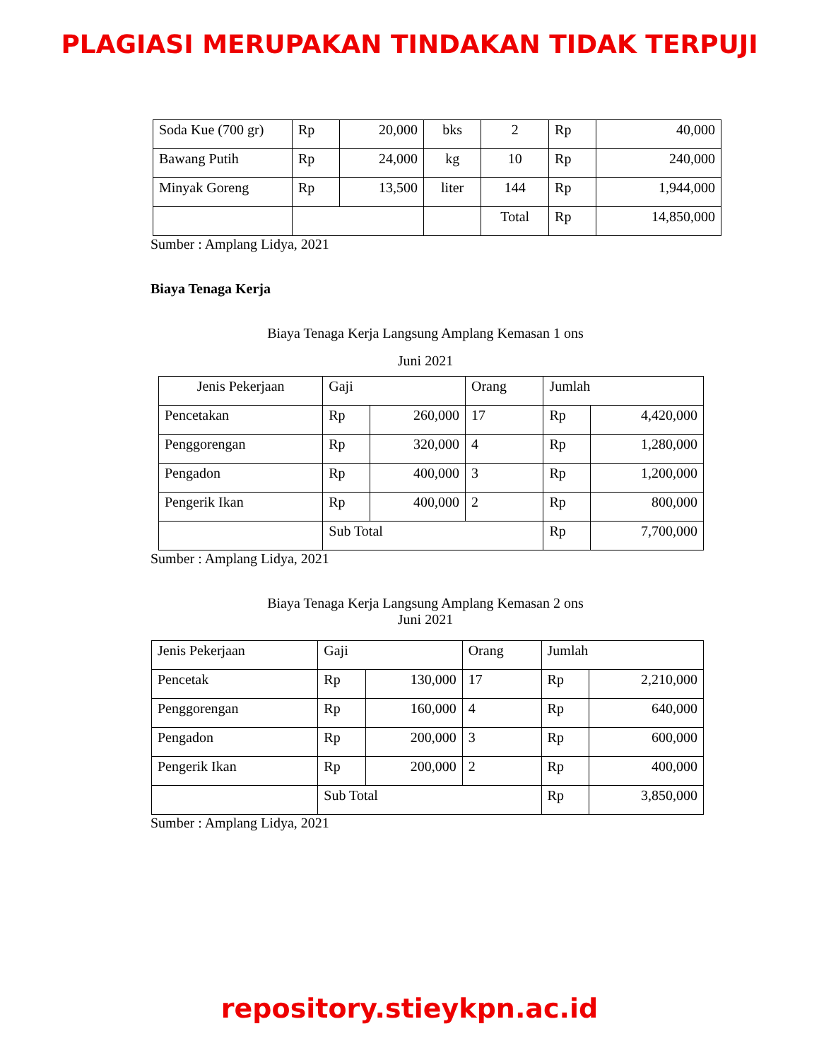PLAGIASI MERUPAKAN TINDAKAN TIDAK TERPUJI
| Soda Kue (700 gr) | Rp | 20,000 | bks | 2 | Rp | 40,000 |
| Bawang Putih | Rp | 24,000 | kg | 10 | Rp | 240,000 |
| Minyak Goreng | Rp | 13,500 | liter | 144 | Rp | 1,944,000 |
| | | | | Total | Rp | 14,850,000 |
Sumber : Amplang Lidya, 2021
Biaya Tenaga Kerja
Biaya Tenaga Kerja Langsung Amplang Kemasan 1 ons
Juni 2021
| Jenis Pekerjaan | Gaji | | Orang | Jumlah | |
| Pencetakan | Rp | 260,000 | 17 | Rp | 4,420,000 |
| Penggorengan | Rp | 320,000 | 4 | Rp | 1,280,000 |
| Pengadon | Rp | 400,000 | 3 | Rp | 1,200,000 |
| Pengerik Ikan | Rp | 400,000 | 2 | Rp | 800,000 |
| | Sub Total | | | Rp | 7,700,000 |
Sumber : Amplang Lidya, 2021
Biaya Tenaga Kerja Langsung Amplang Kemasan 2 ons
Juni 2021
| Jenis Pekerjaan | Gaji | | Orang | Jumlah | |
| Pencetak | Rp | 130,000 | 17 | Rp | 2,210,000 |
| Penggorengan | Rp | 160,000 | 4 | Rp | 640,000 |
| Pengadon | Rp | 200,000 | 3 | Rp | 600,000 |
| Pengerik Ikan | Rp | 200,000 | 2 | Rp | 400,000 |
| | Sub Total | | | Rp | 3,850,000 |
Sumber : Amplang Lidya, 2021
repository.stieykpn.ac.id